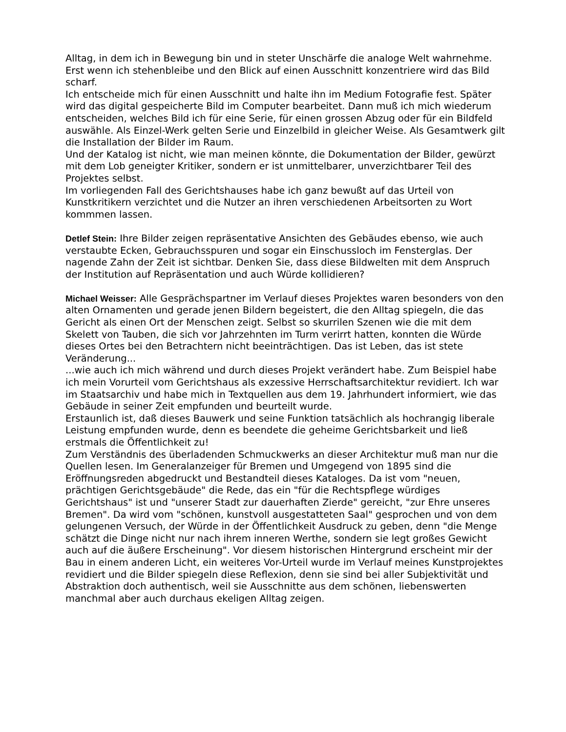Alltag, in dem ich in Bewegung bin und in steter Unschärfe die analoge Welt wahrnehme. Erst wenn ich stehenbleibe und den Blick auf einen Ausschnitt konzentriere wird das Bild scharf.
Ich entscheide mich für einen Ausschnitt und halte ihn im Medium Fotografie fest. Später wird das digital gespeicherte Bild im Computer bearbeitet. Dann muß ich mich wiederum entscheiden, welches Bild ich für eine Serie, für einen grossen Abzug oder für ein Bildfeld auswähle. Als Einzel-Werk gelten Serie und Einzelbild in gleicher Weise. Als Gesamtwerk gilt die Installation der Bilder im Raum.
Und der Katalog ist nicht, wie man meinen könnte, die Dokumentation der Bilder, gewürzt mit dem Lob geneigter Kritiker, sondern er ist unmittelbarer, unverzichtbarer Teil des Projektes selbst.
Im vorliegenden Fall des Gerichtshauses habe ich ganz bewußt auf das Urteil von Kunstkritikern verzichtet und die Nutzer an ihren verschiedenen Arbeitsorten zu Wort kommmen lassen.
Detlef Stein: Ihre Bilder zeigen repräsentative Ansichten des Gebäudes ebenso, wie auch verstaubte Ecken, Gebrauchsspuren und sogar ein Einschussloch im Fensterglas. Der nagende Zahn der Zeit ist sichtbar. Denken Sie, dass diese Bildwelten mit dem Anspruch der Institution auf Repräsentation und auch Würde kollidieren?
Michael Weisser: Alle Gesprächspartner im Verlauf dieses Projektes waren besonders von den alten Ornamenten und gerade jenen Bildern begeistert, die den Alltag spiegeln, die das Gericht als einen Ort der Menschen zeigt. Selbst so skurrilen Szenen wie die mit dem Skelett von Tauben, die sich vor Jahrzehnten im Turm verirrt hatten, konnten die Würde dieses Ortes bei den Betrachtern nicht beeinträchtigen. Das ist Leben, das ist stete Veränderung...
...wie auch ich mich während und durch dieses Projekt verändert habe. Zum Beispiel habe ich mein Vorurteil vom Gerichtshaus als exzessive Herrschaftsarchitektur revidiert. Ich war im Staatsarchiv und habe mich in Textquellen aus dem 19. Jahrhundert informiert, wie das Gebäude in seiner Zeit empfunden und beurteilt wurde.
Erstaunlich ist, daß dieses Bauwerk und seine Funktion tatsächlich als hochrangig liberale Leistung empfunden wurde, denn es beendete die geheime Gerichtsbarkeit und ließ erstmals die Öffentlichkeit zu!
Zum Verständnis des überladenden Schmuckwerks an dieser Architektur muß man nur die Quellen lesen. Im Generalanzeiger für Bremen und Umgegend von 1895 sind die Eröffnungsreden abgedruckt und Bestandteil dieses Kataloges. Da ist vom "neuen, prächtigen Gerichtsgebäude" die Rede, das ein "für die Rechtspflege würdiges Gerichtshaus" ist und "unserer Stadt zur dauerhaften Zierde" gereicht, "zur Ehre unseres Bremen". Da wird vom "schönen, kunstvoll ausgestatteten Saal" gesprochen und von dem gelungenen Versuch, der Würde in der Öffentlichkeit Ausdruck zu geben, denn "die Menge schätzt die Dinge nicht nur nach ihrem inneren Werthe, sondern sie legt großes Gewicht auch auf die äußere Erscheinung". Vor diesem historischen Hintergrund erscheint mir der Bau in einem anderen Licht, ein weiteres Vor-Urteil wurde im Verlauf meines Kunstprojektes revidiert und die Bilder spiegeln diese Reflexion, denn sie sind bei aller Subjektivität und Abstraktion doch authentisch, weil sie Ausschnitte aus dem schönen, liebenswerten manchmal aber auch durchaus ekeligen Alltag zeigen.